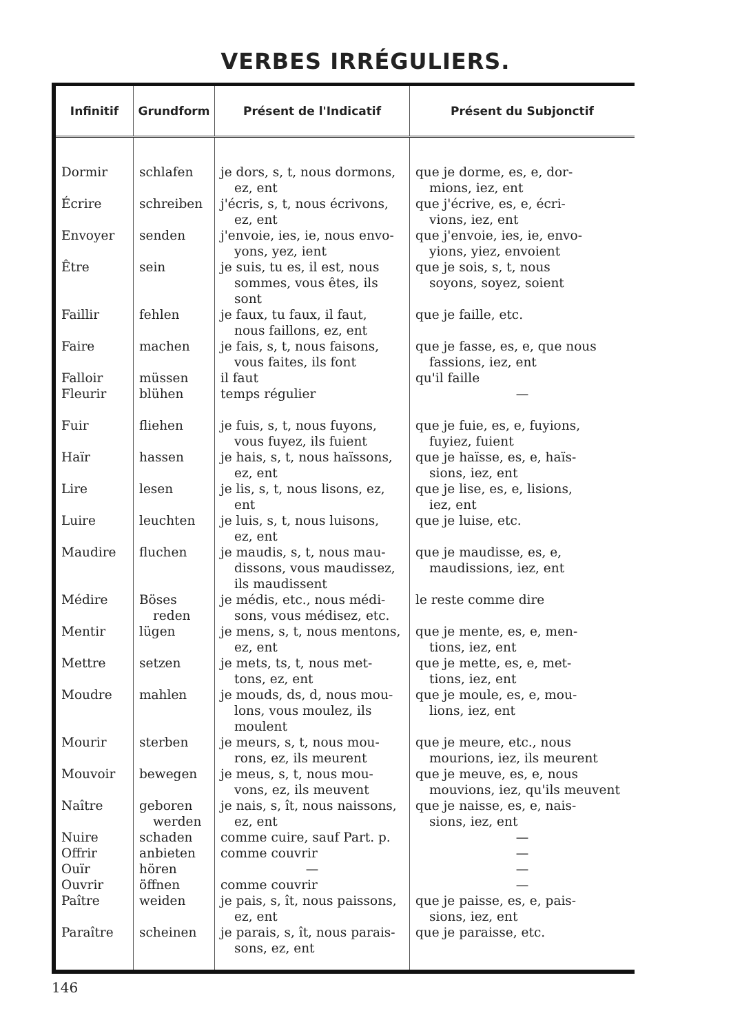VERBES IRRÉGULIERS.
| Infinitif | Grundform | Présent de l'Indicatif | Présent du Subjonctif |
| --- | --- | --- | --- |
| Dormir | schlafen | je dors, s, t, nous dormons, ez, ent | que je dorme, es, e, dor- mions, iez, ent |
| Écrire | schreiben | j'écris, s, t, nous écrivons, ez, ent | que j'écrive, es, e, écri- vions, iez, ent |
| Envoyer | senden | j'envoie, ies, ie, nous envo- yons, yez, ient | que j'envoie, ies, ie, envo- yions, yiez, envoient |
| Être | sein | je suis, tu es, il est, nous sommes, vous êtes, ils sont | que je sois, s, t, nous soyons, soyez, soient |
| Faillir | fehlen | je faux, tu faux, il faut, nous faillons, ez, ent | que je faille, etc. |
| Faire | machen | je fais, s, t, nous faisons, vous faites, ils font | que je fasse, es, e, que nous fassions, iez, ent |
| Falloir | müssen | il faut | qu'il faille |
| Fleurir | blühen | temps régulier | — |
| Fuir | fliehen | je fuis, s, t, nous fuyons, vous fuyez, ils fuient | que je fuie, es, e, fuyions, fuyiez, fuient |
| Haïr | hassen | je hais, s, t, nous haïssons, ez, ent | que je haïsse, es, e, haïs- sions, iez, ent |
| Lire | lesen | je lis, s, t, nous lisons, ez, ent | que je lise, es, e, lisions, iez, ent |
| Luire | leuchten | je luis, s, t, nous luisons, ez, ent | que je luise, etc. |
| Maudire | fluchen | je maudis, s, t, nous mau- dissons, vous maudissez, ils maudissent | que je maudisse, es, e, maudissions, iez, ent |
| Médire | Böses reden | je médis, etc., nous médi- sons, vous médisez, etc. | le reste comme dire |
| Mentir | lügen | je mens, s, t, nous mentons, ez, ent | que je mente, es, e, men- tions, iez, ent |
| Mettre | setzen | je mets, ts, t, nous met- tons, ez, ent | que je mette, es, e, met- tions, iez, ent |
| Moudre | mahlen | je mouds, ds, d, nous mou- lons, vous moulez, ils moulent | que je moule, es, e, mou- lions, iez, ent |
| Mourir | sterben | je meurs, s, t, nous mou- rons, ez, ils meurent | que je meure, etc., nous mourions, iez, ils meurent |
| Mouvoir | bewegen | je meus, s, t, nous mou- vons, ez, ils meuvent | que je meuve, es, e, nous mouvions, iez, qu'ils meuvent |
| Naître | geboren werden | je nais, s, ît, nous naissons, ez, ent | que je naisse, es, e, nais- sions, iez, ent |
| Nuire | schaden | comme cuire, sauf Part. p. | — |
| Offrir | anbieten | comme couvrir | — |
| Ouïr | hören | — | — |
| Ouvrir | öffnen | comme couvrir | — |
| Paître | weiden | je pais, s, ît, nous paissons, ez, ent | que je paisse, es, e, pais- sions, iez, ent |
| Paraître | scheinen | je parais, s, ît, nous parais- sons, ez, ent | que je paraisse, etc. |
146